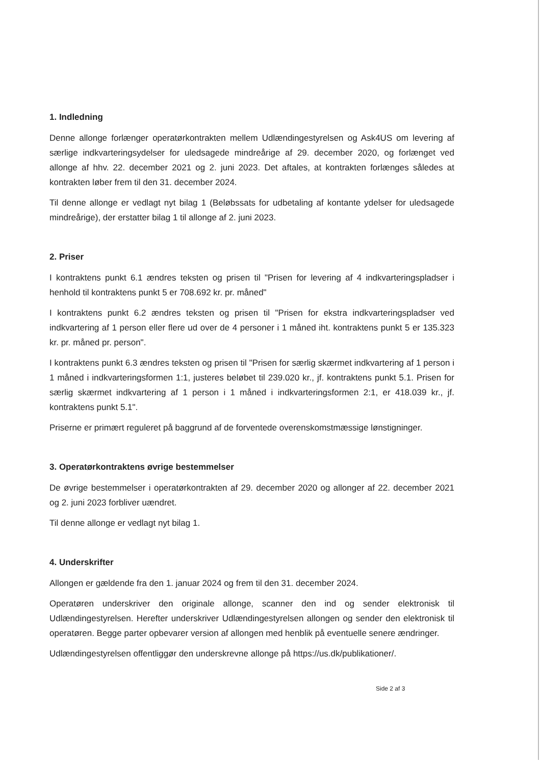1. Indledning
Denne allonge forlænger operatørkontrakten mellem Udlændingestyrelsen og Ask4US om levering af særlige indkvarteringsydelser for uledsagede mindreårige af 29. december 2020, og forlænget ved allonge af hhv. 22. december 2021 og 2. juni 2023. Det aftales, at kontrakten forlænges således at kontrakten løber frem til den 31. december 2024.
Til denne allonge er vedlagt nyt bilag 1 (Beløbssats for udbetaling af kontante ydelser for uledsagede mindreårige), der erstatter bilag 1 til allonge af 2. juni 2023.
2. Priser
I kontraktens punkt 6.1 ændres teksten og prisen til "Prisen for levering af 4 indkvarteringspladser i henhold til kontraktens punkt 5 er 708.692 kr. pr. måned"
I kontraktens punkt 6.2 ændres teksten og prisen til "Prisen for ekstra indkvarteringspladser ved indkvartering af 1 person eller flere ud over de 4 personer i 1 måned iht. kontraktens punkt 5 er 135.323 kr. pr. måned pr. person".
I kontraktens punkt 6.3 ændres teksten og prisen til "Prisen for særlig skærmet indkvartering af 1 person i 1 måned i indkvarteringsformen 1:1, justeres beløbet til 239.020 kr., jf. kontraktens punkt 5.1. Prisen for særlig skærmet indkvartering af 1 person i 1 måned i indkvarteringsformen 2:1, er 418.039 kr., jf. kontraktens punkt 5.1".
Priserne er primært reguleret på baggrund af de forventede overenskomstmæssige lønstigninger.
3. Operatørkontraktens øvrige bestemmelser
De øvrige bestemmelser i operatørkontrakten af 29. december 2020 og allonger af 22. december 2021 og 2. juni 2023 forbliver uændret.
Til denne allonge er vedlagt nyt bilag 1.
4. Underskrifter
Allongen er gældende fra den 1. januar 2024 og frem til den 31. december 2024.
Operatøren underskriver den originale allonge, scanner den ind og sender elektronisk til Udlændingestyrelsen. Herefter underskriver Udlændingestyrelsen allongen og sender den elektronisk til operatøren. Begge parter opbevarer version af allongen med henblik på eventuelle senere ændringer.
Udlændingestyrelsen offentliggør den underskrevne allonge på https://us.dk/publikationer/.
Side 2 af 3